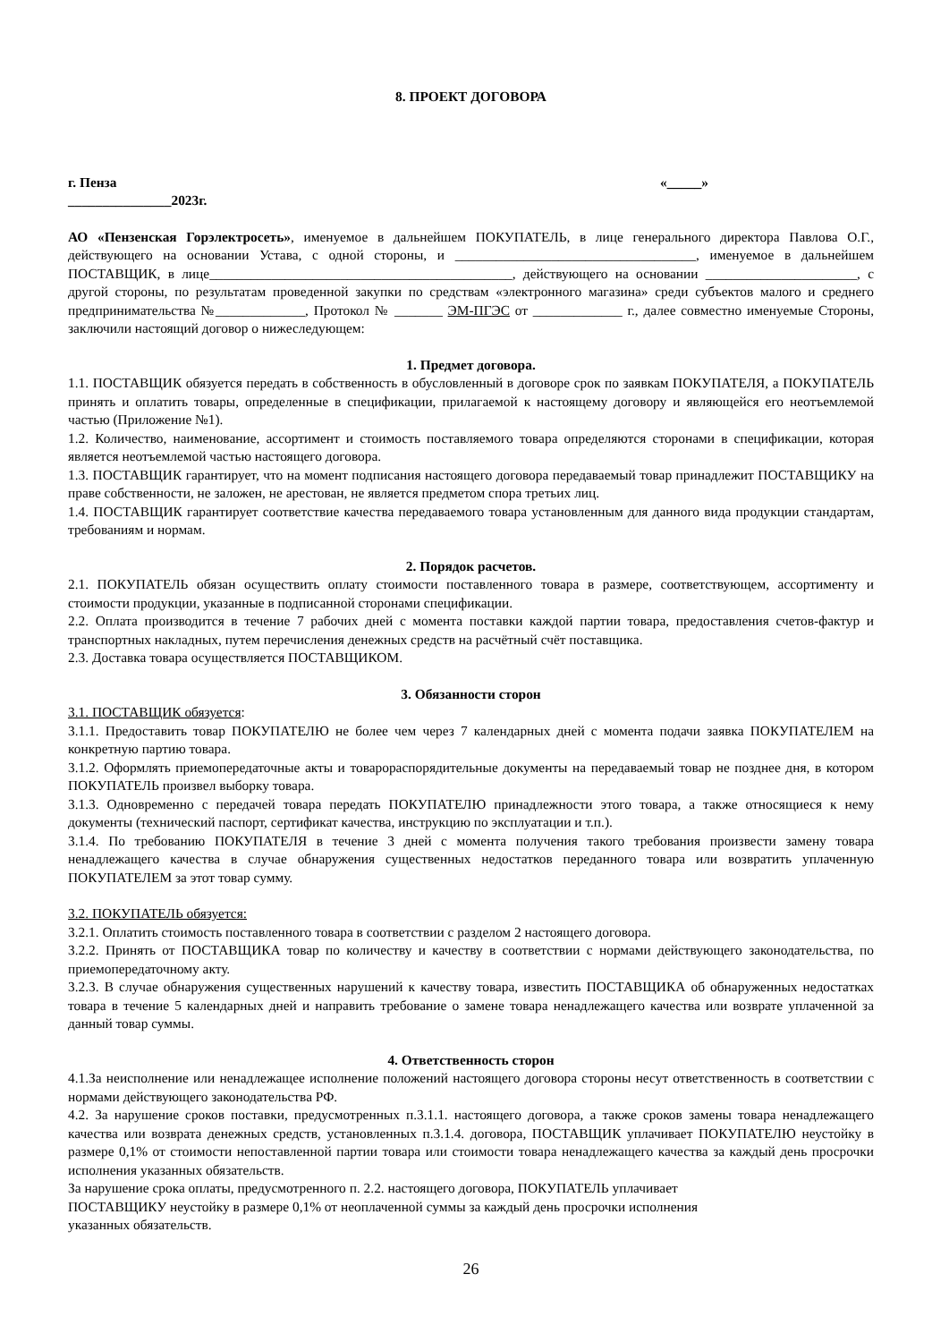8. ПРОЕКТ ДОГОВОРА
г. Пенза «_____»
_______________2023г.
АО «Пензенская Горэлектросеть», именуемое в дальнейшем ПОКУПАТЕЛЬ, в лице генерального директора Павлова О.Г., действующего на основании Устава, с одной стороны, и ___________________________________, именуемое в дальнейшем ПОСТАВЩИК, в лице____________________________________________, действующего на основании ______________________, с другой стороны, по результатам проведенной закупки по средствам «электронного магазина» среди субъектов малого и среднего предпринимательства №_____________, Протокол № _______ ЭМ-ПГЭС от _____________ г., далее совместно именуемые Стороны, заключили настоящий договор о нижеследующем:
1. Предмет договора.
1.1. ПОСТАВЩИК обязуется передать в собственность в обусловленный в договоре срок по заявкам ПОКУПАТЕЛЯ, а ПОКУПАТЕЛЬ принять и оплатить товары, определенные в спецификации, прилагаемой к настоящему договору и являющейся его неотъемлемой частью (Приложение №1).
1.2. Количество, наименование, ассортимент и стоимость поставляемого товара определяются сторонами в спецификации, которая является неотъемлемой частью настоящего договора.
1.3. ПОСТАВЩИК гарантирует, что на момент подписания настоящего договора передаваемый товар принадлежит ПОСТАВЩИКУ на праве собственности, не заложен, не арестован, не является предметом спора третьих лиц.
1.4. ПОСТАВЩИК гарантирует соответствие качества передаваемого товара установленным для данного вида продукции стандартам, требованиям и нормам.
2. Порядок расчетов.
2.1. ПОКУПАТЕЛЬ обязан осуществить оплату стоимости поставленного товара в размере, соответствующем, ассортименту и стоимости продукции, указанные в подписанной сторонами спецификации.
2.2. Оплата производится в течение 7 рабочих дней с момента поставки каждой партии товара, предоставления счетов-фактур и транспортных накладных, путем перечисления денежных средств на расчётный счёт поставщика.
2.3. Доставка товара осуществляется ПОСТАВЩИКОМ.
3. Обязанности сторон
3.1. ПОСТАВЩИК обязуется:
3.1.1. Предоставить товар ПОКУПАТЕЛЮ не более чем через 7 календарных дней с момента подачи заявка ПОКУПАТЕЛЕМ на конкретную партию товара.
3.1.2. Оформлять приемопередаточные акты и товарораспорядительные документы на передаваемый товар не позднее дня, в котором ПОКУПАТЕЛЬ произвел выборку товара.
3.1.3. Одновременно с передачей товара передать ПОКУПАТЕЛЮ принадлежности этого товара, а также относящиеся к нему документы (технический паспорт, сертификат качества, инструкцию по эксплуатации и т.п.).
3.1.4. По требованию ПОКУПАТЕЛЯ в течение 3 дней с момента получения такого требования произвести замену товара ненадлежащего качества в случае обнаружения существенных недостатков переданного товара или возвратить уплаченную ПОКУПАТЕЛЕМ за этот товар сумму.
3.2. ПОКУПАТЕЛЬ обязуется:
3.2.1. Оплатить стоимость поставленного товара в соответствии с разделом 2 настоящего договора.
3.2.2. Принять от ПОСТАВЩИКА товар по количеству и качеству в соответствии с нормами действующего законодательства, по приемопередаточному акту.
3.2.3. В случае обнаружения существенных нарушений к качеству товара, известить ПОСТАВЩИКА об обнаруженных недостатках товара в течение 5 календарных дней и направить требование о замене товара ненадлежащего качества или возврате уплаченной за данный товар суммы.
4. Ответственность сторон
4.1.За неисполнение или ненадлежащее исполнение положений настоящего договора стороны несут ответственность в соответствии с нормами действующего законодательства РФ.
4.2. За нарушение сроков поставки, предусмотренных п.3.1.1. настоящего договора, а также сроков замены товара ненадлежащего качества или возврата денежных средств, установленных п.3.1.4. договора, ПОСТАВЩИК уплачивает ПОКУПАТЕЛЮ неустойку в размере 0,1% от стоимости непоставленной партии товара или стоимости товара ненадлежащего качества за каждый день просрочки исполнения указанных обязательств.
За нарушение срока оплаты, предусмотренного п. 2.2. настоящего договора, ПОКУПАТЕЛЬ уплачивает
ПОСТАВЩИКУ неустойку в размере 0,1% от неоплаченной суммы за каждый день просрочки исполнения
указанных обязательств.
26